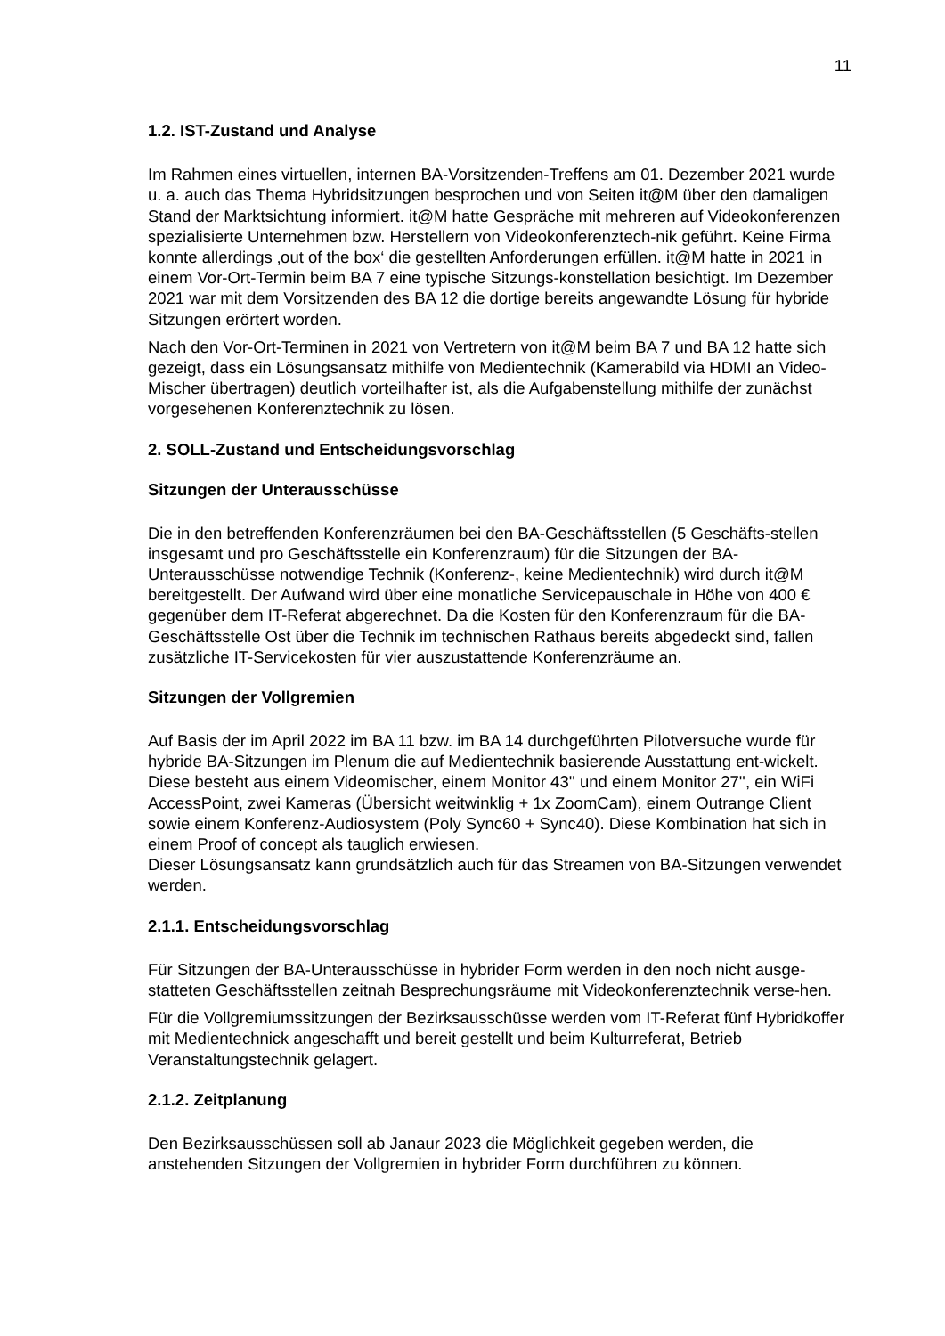11
1.2. IST-Zustand und Analyse
Im Rahmen eines virtuellen, internen BA-Vorsitzenden-Treffens am 01. Dezember 2021 wurde u. a. auch das Thema Hybridsitzungen besprochen und von Seiten it@M über den damaligen Stand der Marktsichtung informiert. it@M hatte Gespräche mit mehreren auf Videokonferenzen spezialisierte Unternehmen bzw. Herstellern von Videokonferenztech-nik geführt. Keine Firma konnte allerdings ‚out of the box‘ die gestellten Anforderungen erfüllen. it@M hatte in 2021 in einem Vor-Ort-Termin beim BA 7 eine typische Sitzungs-konstellation besichtigt. Im Dezember 2021 war mit dem Vorsitzenden des BA 12 die dortige bereits angewandte Lösung für hybride Sitzungen erörtert worden.
Nach den Vor-Ort-Terminen in 2021 von Vertretern von it@M beim BA 7 und BA 12 hatte sich gezeigt, dass ein Lösungsansatz mithilfe von Medientechnik (Kamerabild via HDMI an Video-Mischer übertragen) deutlich vorteilhafter ist, als die Aufgabenstellung mithilfe der zunächst vorgesehenen Konferenztechnik zu lösen.
2. SOLL-Zustand und Entscheidungsvorschlag
Sitzungen der Unterausschüsse
Die in den betreffenden Konferenzräumen bei den BA-Geschäftsstellen (5 Geschäfts-stellen insgesamt und pro Geschäftsstelle ein Konferenzraum) für die Sitzungen der BA-Unterausschüsse notwendige Technik (Konferenz-, keine Medientechnik) wird durch it@M bereitgestellt. Der Aufwand wird über eine monatliche Servicepauschale in Höhe von 400 € gegenüber dem IT-Referat abgerechnet. Da die Kosten für den Konferenzraum für die BA-Geschäftsstelle Ost über die Technik im technischen Rathaus bereits abgedeckt sind, fallen zusätzliche IT-Servicekosten für vier auszustattende Konferenzräume an.
Sitzungen der Vollgremien
Auf Basis der im April 2022 im BA 11 bzw. im BA 14 durchgeführten Pilotversuche wurde für hybride BA-Sitzungen im Plenum die auf Medientechnik basierende Ausstattung ent-wickelt. Diese besteht aus einem Videomischer, einem Monitor 43'' und einem Monitor 27'', ein WiFi AccessPoint, zwei Kameras (Übersicht weitwinklig + 1x ZoomCam), einem Outrange Client sowie einem Konferenz-Audiosystem (Poly Sync60 + Sync40). Diese Kombination hat sich in einem Proof of concept als tauglich erwiesen.
Dieser Lösungsansatz kann grundsätzlich auch für das Streamen von BA-Sitzungen verwendet werden.
2.1.1. Entscheidungsvorschlag
Für Sitzungen der BA-Unterausschüsse in hybrider Form werden in den noch nicht ausge-statteten Geschäftsstellen zeitnah Besprechungsräume mit Videokonferenztechnik verse-hen.
Für die Vollgremiumssitzungen der Bezirksausschüsse werden vom IT-Referat fünf Hybridkoffer mit Medientechnick angeschafft und bereit gestellt und beim Kulturreferat, Betrieb Veranstaltungstechnik gelagert.
2.1.2. Zeitplanung
Den Bezirksausschüssen soll ab Janaur 2023 die Möglichkeit gegeben werden, die anstehenden Sitzungen der Vollgremien in hybrider Form durchführen zu können.